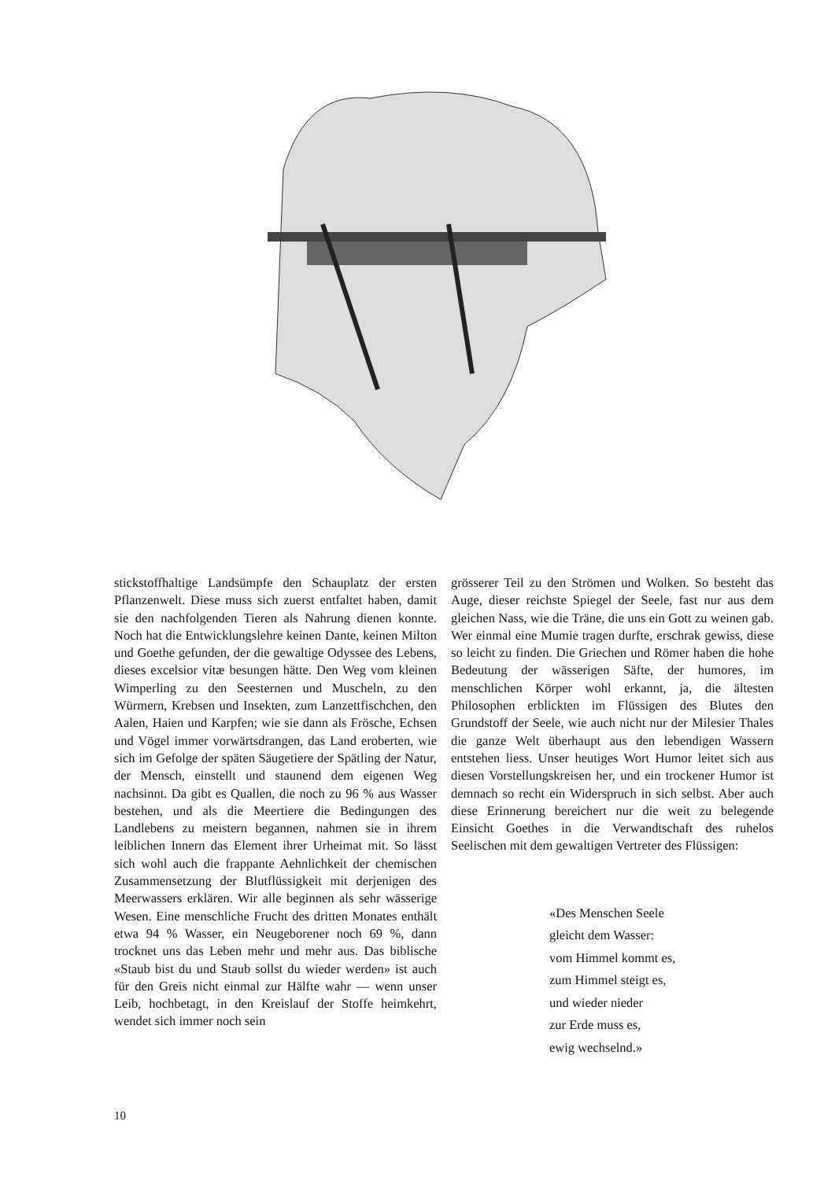stickstoffhaltige Landsümpfe den Schauplatz der ersten Pflanzenwelt. Diese muss sich zuerst entfaltet haben, damit sie den nachfolgenden Tieren als Nahrung dienen konnte. Noch hat die Entwicklungslehre keinen Dante, keinen Milton und Goethe gefunden, der die gewaltige Odyssee des Lebens, dieses excelsior vitæ besungen hätte. Den Weg vom kleinen Wimperling zu den Seesternen und Muscheln, zu den Würmern, Krebsen und Insekten, zum Lanzettfischchen, den Aalen, Haien und Karpfen; wie sie dann als Frösche, Echsen und Vögel immer vorwärtsdrangen, das Land eroberten, wie sich im Gefolge der späten Säugetiere der Spätling der Natur, der Mensch, einstellt und staunend dem eigenen Weg nachsinnt. Da gibt es Quallen, die noch zu 96 % aus Wasser bestehen, und als die Meertiere die Bedingungen des Landlebens zu meistern begannen, nahmen sie in ihrem leiblichen Innern das Element ihrer Urheimat mit. So lässt sich wohl auch die frappante Aehnlichkeit der chemischen Zusammensetzung der Blutflüssigkeit mit derjenigen des Meerwassers erklären. Wir alle beginnen als sehr wässerige Wesen. Eine menschliche Frucht des dritten Monates enthält etwa 94 % Wasser, ein Neugeborener noch 69 %, dann trocknet uns das Leben mehr und mehr aus. Das biblische «Staub bist du und Staub sollst du wieder werden» ist auch für den Greis nicht einmal zur Hälfte wahr — wenn unser Leib, hochbetagt, in den Kreislauf der Stoffe heimkehrt, wendet sich immer noch sein
grösserer Teil zu den Strömen und Wolken. So besteht das Auge, dieser reichste Spiegel der Seele, fast nur aus dem gleichen Nass, wie die Träne, die uns ein Gott zu weinen gab. Wer einmal eine Mumie tragen durfte, erschrak gewiss, diese so leicht zu finden. Die Griechen und Römer haben die hohe Bedeutung der wässerigen Säfte, der humores, im menschlichen Körper wohl erkannt, ja, die ältesten Philosophen erblickten im Flüssigen des Blutes den Grundstoff der Seele, wie auch nicht nur der Milesier Thales die ganze Welt überhaupt aus den lebendigen Wassern entstehen liess. Unser heutiges Wort Humor leitet sich aus diesen Vorstellungskreisen her, und ein trockener Humor ist demnach so recht ein Widerspruch in sich selbst. Aber auch diese Erinnerung bereichert nur die weit zu belegende Einsicht Goethes in die Verwandtschaft des ruhelos Seelischen mit dem gewaltigen Vertreter des Flüssigen:
«Des Menschen Seele
gleicht dem Wasser:
vom Himmel kommt es,
zum Himmel steigt es,
und wieder nieder
zur Erde muss es,
ewig wechselnd.»
10